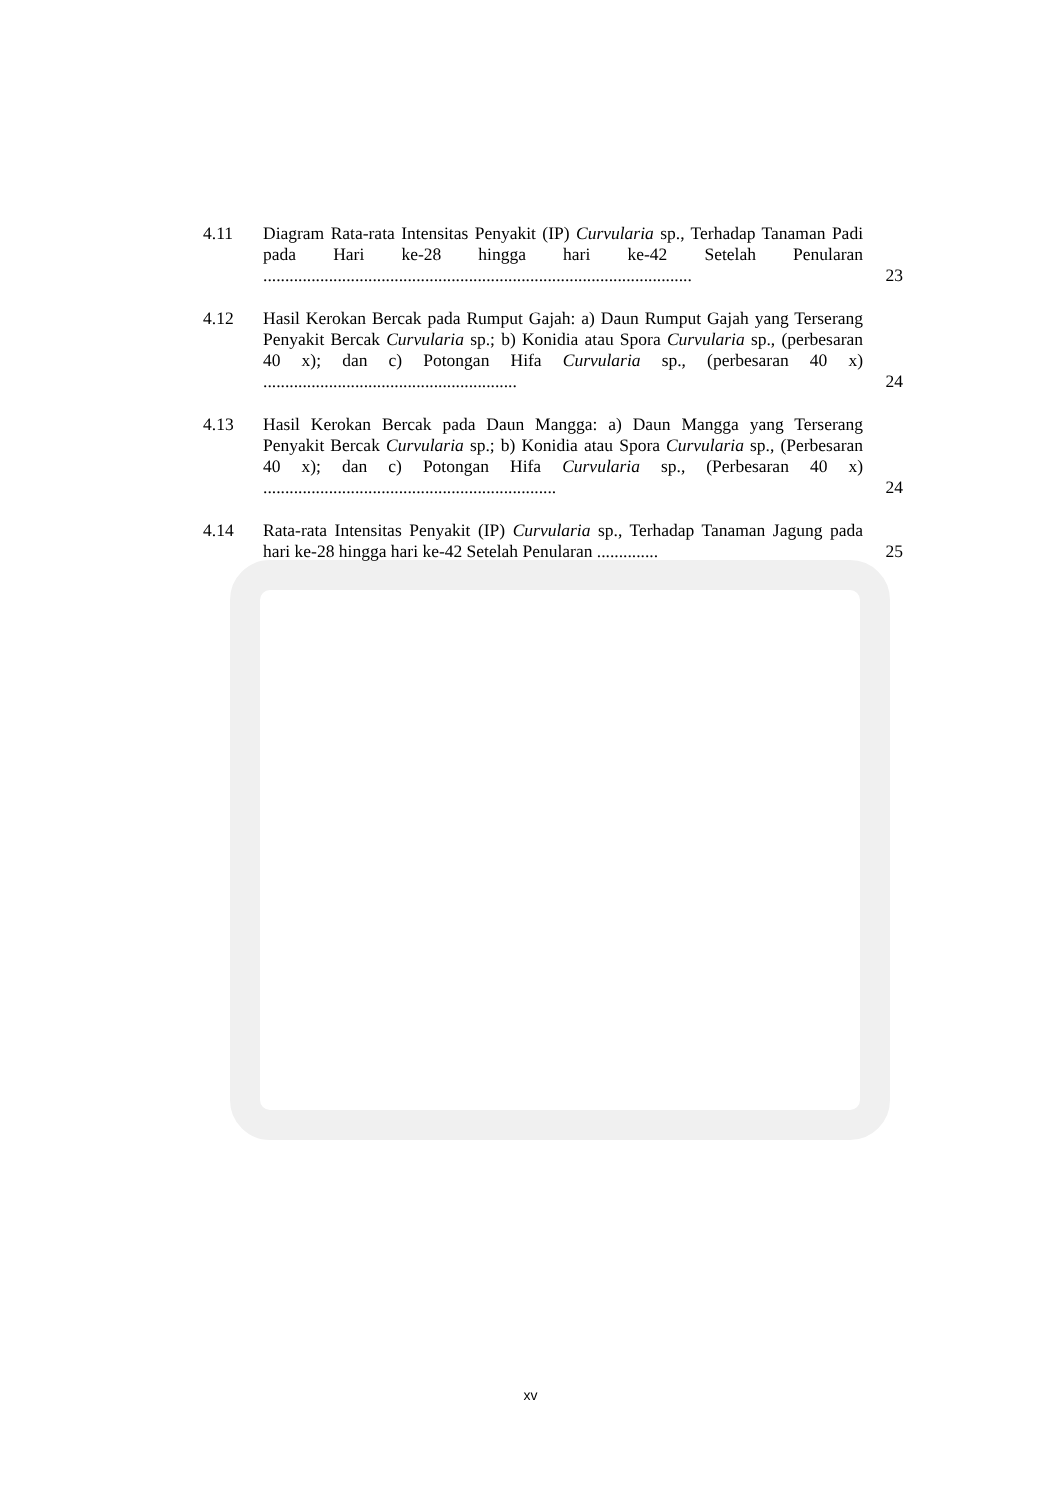4.11 Diagram Rata-rata Intensitas Penyakit (IP) Curvularia sp., Terhadap Tanaman Padi pada Hari ke-28 hingga hari ke-42 Setelah Penularan ..................................................................................................
23
4.12 Hasil Kerokan Bercak pada Rumput Gajah: a) Daun Rumput Gajah yang Terserang Penyakit Bercak Curvularia sp.; b) Konidia atau Spora Curvularia sp., (perbesaran 40 x); dan c) Potongan Hifa Curvularia sp., (perbesaran 40 x) ..........................................................
24
4.13 Hasil Kerokan Bercak pada Daun Mangga: a) Daun Mangga yang Terserang Penyakit Bercak Curvularia sp.; b) Konidia atau Spora Curvularia sp., (Perbesaran 40 x); dan c) Potongan Hifa Curvularia sp., (Perbesaran 40 x) ...................................................................
24
4.14 Rata-rata Intensitas Penyakit (IP) Curvularia sp., Terhadap Tanaman Jagung pada hari ke-28 hingga hari ke-42 Setelah Penularan ..............
25
xv